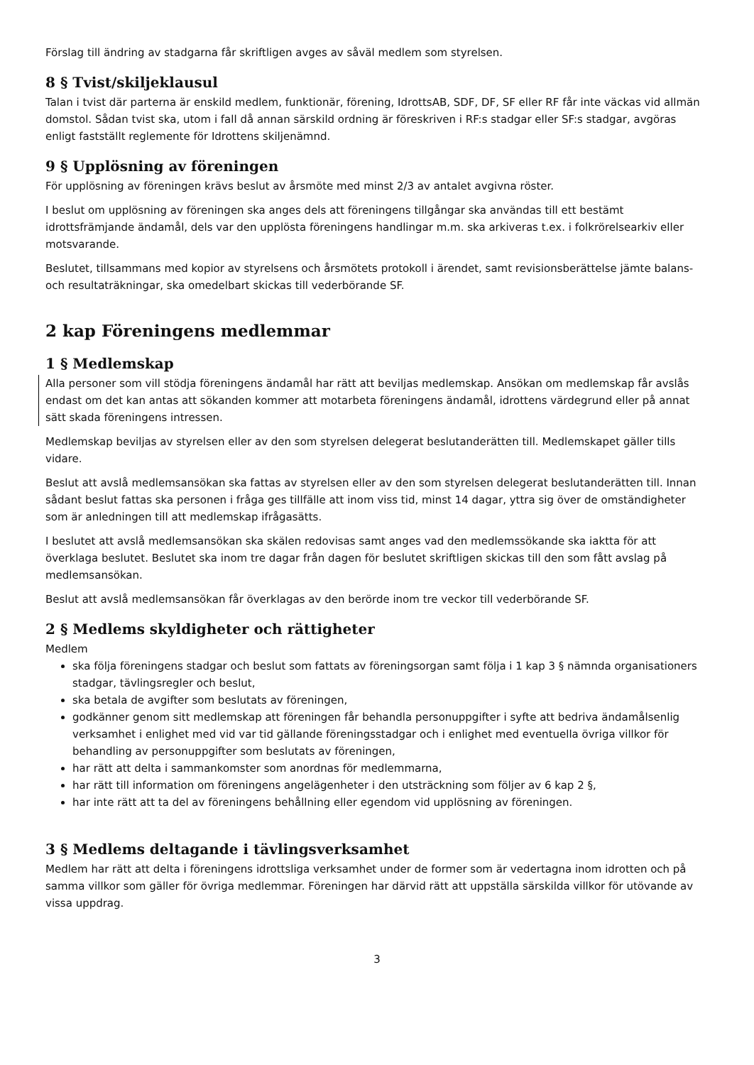Förslag till ändring av stadgarna får skriftligen avges av såväl medlem som styrelsen.
8 § Tvist/skiljeklausul
Talan i tvist där parterna är enskild medlem, funktionär, förening, IdrottsAB, SDF, DF, SF eller RF får inte väckas vid allmän domstol. Sådan tvist ska, utom i fall då annan särskild ordning är föreskriven i RF:s stadgar eller SF:s stadgar, avgöras enligt fastställt reglemente för Idrottens skiljenämnd.
9 § Upplösning av föreningen
För upplösning av föreningen krävs beslut av årsmöte med minst 2/3 av antalet avgivna röster.
I beslut om upplösning av föreningen ska anges dels att föreningens tillgångar ska användas till ett bestämt idrottsfrämjande ändamål, dels var den upplösta föreningens handlingar m.m. ska arkiveras t.ex. i folkrörelsearkiv eller motsvarande.
Beslutet, tillsammans med kopior av styrelsens och årsmötets protokoll i ärendet, samt revisionsberättelse jämte balans- och resultaträkningar, ska omedelbart skickas till vederbörande SF.
2 kap Föreningens medlemmar
1 § Medlemskap
Alla personer som vill stödja föreningens ändamål har rätt att beviljas medlemskap. Ansökan om medlemskap får avslås endast om det kan antas att sökanden kommer att motarbeta föreningens ändamål, idrottens värdegrund eller på annat sätt skada föreningens intressen.
Medlemskap beviljas av styrelsen eller av den som styrelsen delegerat beslutanderätten till. Medlemskapet gäller tills vidare.
Beslut att avslå medlemsansökan ska fattas av styrelsen eller av den som styrelsen delegerat beslutanderätten till. Innan sådant beslut fattas ska personen i fråga ges tillfälle att inom viss tid, minst 14 dagar, yttra sig över de omständigheter som är anledningen till att medlemskap ifrågasätts.
I beslutet att avslå medlemsansökan ska skälen redovisas samt anges vad den medlemssökande ska iaktta för att överklaga beslutet. Beslutet ska inom tre dagar från dagen för beslutet skriftligen skickas till den som fått avslag på medlemsansökan.
Beslut att avslå medlemsansökan får överklagas av den berörde inom tre veckor till vederbörande SF.
2 § Medlems skyldigheter och rättigheter
Medlem
ska följa föreningens stadgar och beslut som fattats av föreningsorgan samt följa i 1 kap 3 § nämnda organisationers stadgar, tävlingsregler och beslut,
ska betala de avgifter som beslutats av föreningen,
godkänner genom sitt medlemskap att föreningen får behandla personuppgifter i syfte att bedriva ändamålsenlig verksamhet i enlighet med vid var tid gällande föreningsstadgar och i enlighet med eventuella övriga villkor för behandling av personuppgifter som beslutats av föreningen,
har rätt att delta i sammankomster som anordnas för medlemmarna,
har rätt till information om föreningens angelägenheter i den utsträckning som följer av 6 kap 2 §,
har inte rätt att ta del av föreningens behållning eller egendom vid upplösning av föreningen.
3 § Medlems deltagande i tävlingsverksamhet
Medlem har rätt att delta i föreningens idrottsliga verksamhet under de former som är vedertagna inom idrotten och på samma villkor som gäller för övriga medlemmar. Föreningen har därvid rätt att uppställa särskilda villkor för utövande av vissa uppdrag.
3